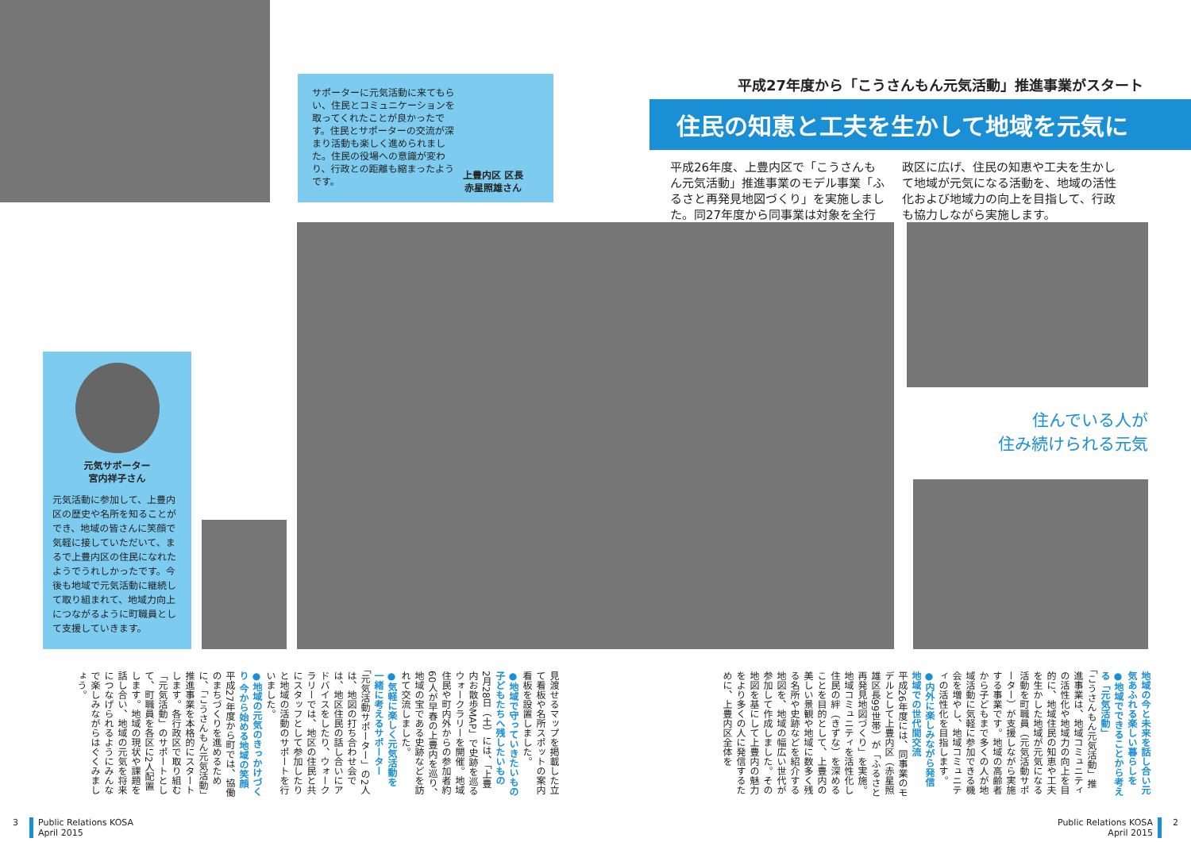サポーターに元気活動に来てもらい、住民とコミュニケーションを取ってくれたことが良かったです。住民とサポーターの交流が深まり活動も楽しく進められました。住民の役場への意識が変わり、行政との距離も縮まったようです。
上豊内区 区長
赤星照雄さん
平成27年度から「こうさんもん元気活動」推進事業がスタート
住民の知恵と工夫を生かして地域を元気に
平成26年度、上豊内区で「こうさんもん元気活動」推進事業のモデル事業「ふるさと再発見地図づくり」を実施しました。同27年度から同事業は対象を全行政区に広げ、住民の知恵や工夫を生かして地域が元気になる活動を、地域の活性化および地域力の向上を目指して、行政も協力しながら実施します。
住んでいる人が
住み続けられる元気
元気サポーター
宮内祥子さん
元気活動に参加して、上豊内区の歴史や名所を知ることができ、地域の皆さんに笑顔で気軽に接していただいて、まるで上豊内区の住民になれたようでうれしかったです。今後も地域で元気活動に継続して取り組まれて、地域力向上につながるように町職員として支援していきます。
地域の今と未来を話し合い元気あふれる楽しい暮らしを
●地域でできることから考える「元気活動」
「こうさんもん元気活動」推進事業は、地域コミュニティの活性化や地域力の向上を目的に、地域住民の知恵や工夫を生かした地域が元気になる活動を町職員（元気活動サポーター）が支援しながら実施する事業です。地域の高齢者から子どもまで多くの人が地域活動に気軽に参加できる機会を増やし、地域コミュニティの活性化を目指します。
●内外に楽しみながら発信 地域での世代間交流
平成26年度には、同事業のモデルとして上豊内区（赤星照雄区長99世帯）が「ふるさと再発見地図づくり」を実施。地域コミュニティを活性化し住民の絆（きずな）を深めることを目的として、上豊内の美しい景観や地域に数多く残る名所や史跡などを紹介する地図を、地域の幅広い世代が参加して作成しました。その地図を基にして上豊内の魅力をより多くの人に発信するために、上豊内区全体を
見渡せるマップを掲載した立て看板や名所スポットの案内看板を設置しました。
●地域で守っていきたいもの 子どもたちへ残したいもの
2月28日（土）には、「上豊内お散歩MAP」で史跡を巡るウォークラリーを開催。地域住民や町内外からの参加者約60人が早春の上豊内を巡り、地域の宝である史跡などを訪れて交流しました。
●気軽に楽しく元気活動を 一緒に考えるサポーター
「元気活動サポーター」の2人は、地図の打ち合わせ会では、地区住民の話し合いにアドバイスをしたり、ウォークラリーでは、地区の住民と共にスタッフとして参加したりと地域の活動のサポートを行いました。
●地域の元気のきっかけづくり 今から始める地域の笑顔
平成27年度から町では、協働のまちづくりを進めるために、「こうさんもん元気活動」推進事業を本格的にスタートします。各行政区で取り組む「元気活動」のサポートとして、町職員を各区に2人配置します。地域の現状や課題を話し合い、地域の元気を将来につなげられるようにみんなで楽しみながらはぐくみましょう。
3 Public Relations KOSA
April 2015
Public Relations KOSA
April 2015 2